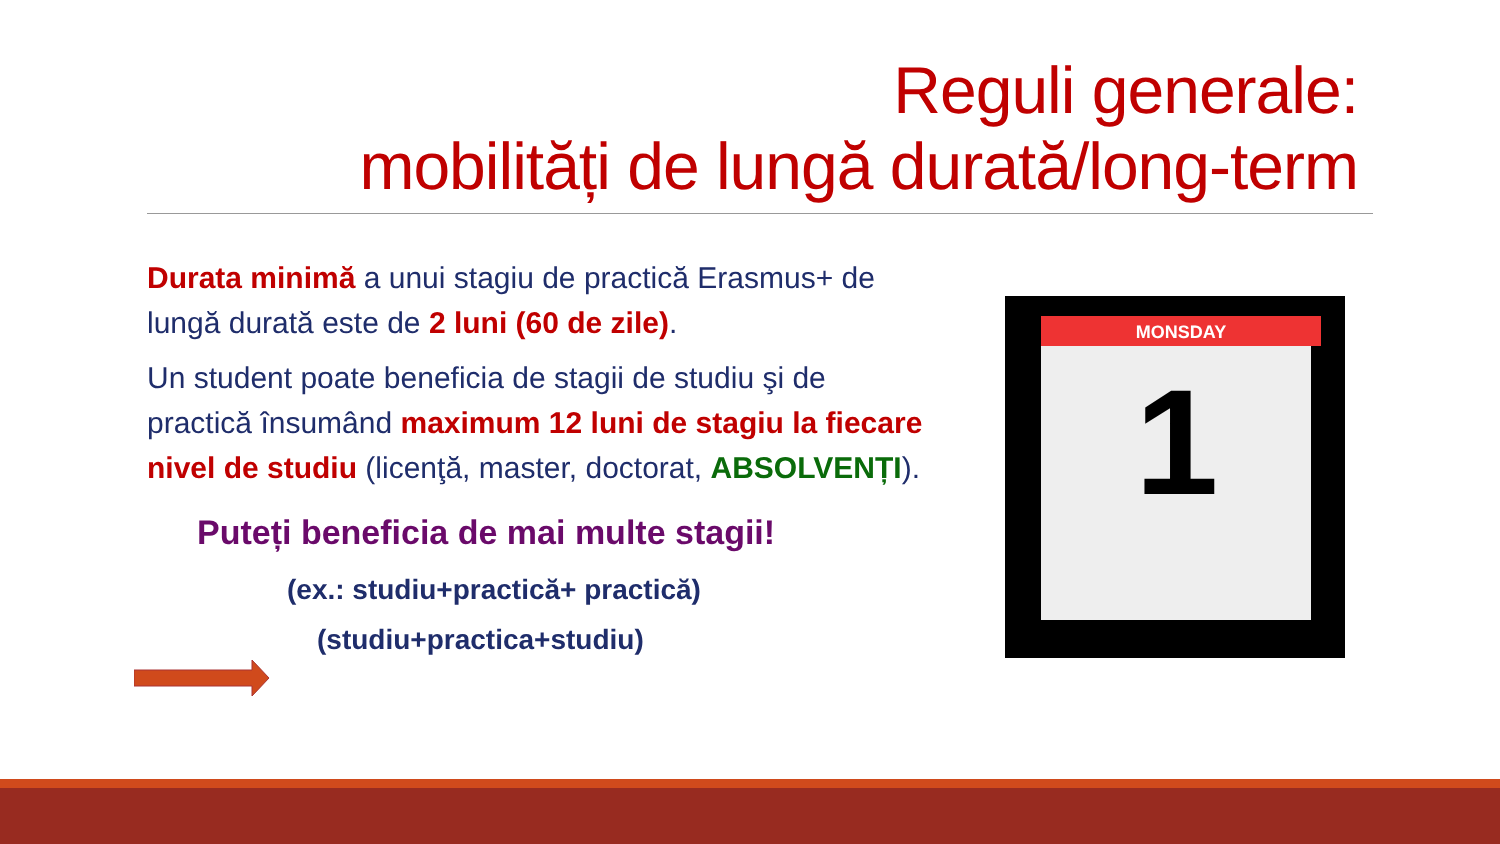Reguli generale:
mobilități de lungă durată/long-term
Durata minimă a unui stagiu de practică Erasmus+ de lungă durată este de 2 luni (60 de zile).
Un student poate beneficia de stagii de studiu şi de practică însumând maximum 12 luni de stagiu la fiecare nivel de studiu (licenţă, master, doctorat, ABSOLVENȚI).
Puteți beneficia de mai multe stagii!
(ex.: studiu+practică+ practică)
(studiu+practica+studiu)
MONSDAY
1